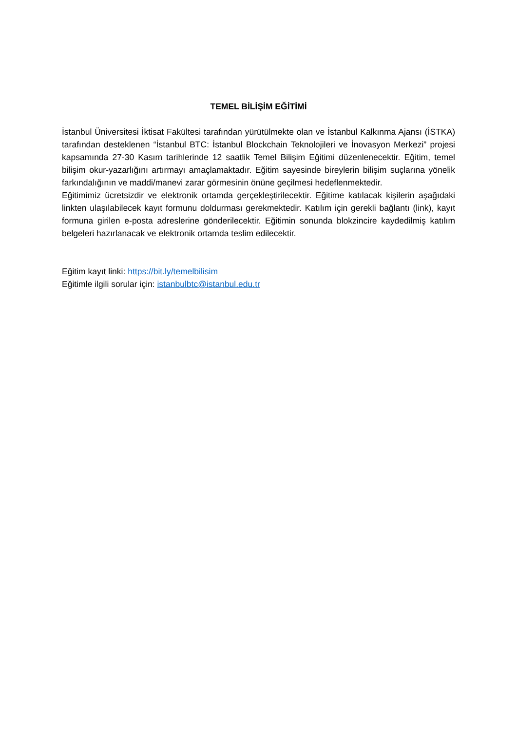TEMEL BİLİŞİM EĞİTİMİ
İstanbul Üniversitesi İktisat Fakültesi tarafından yürütülmekte olan ve İstanbul Kalkınma Ajansı (İSTKA) tarafından desteklenen “İstanbul BTC: İstanbul Blockchain Teknolojileri ve İnovasyon Merkezi” projesi kapsamında 27-30 Kasım tarihlerinde 12 saatlik Temel Bilişim Eğitimi düzenlenecektir. Eğitim, temel bilişim okur-yazarlığını artırmayı amaçlamaktadır. Eğitim sayesinde bireylerin bilişim suçlarına yönelik farkındalığının ve maddi/manevi zarar görmesinin önüne geçilmesi hedeflenmektedir.
Eğitimimiz ücretsizdir ve elektronik ortamda gerçekleştirilecektir. Eğitime katılacak kişilerin aşağıdaki linkten ulaşılabilecek kayıt formunu doldurması gerekmektedir. Katılım için gerekli bağlantı (link), kayıt formuna girilen e-posta adreslerine gönderilecektir. Eğitimin sonunda blokzincire kaydedilmiş katılım belgeleri hazırlanacak ve elektronik ortamda teslim edilecektir.
Eğitim kayıt linki: https://bit.ly/temelbilisim
Eğitimle ilgili sorular için: istanbulbtc@istanbul.edu.tr